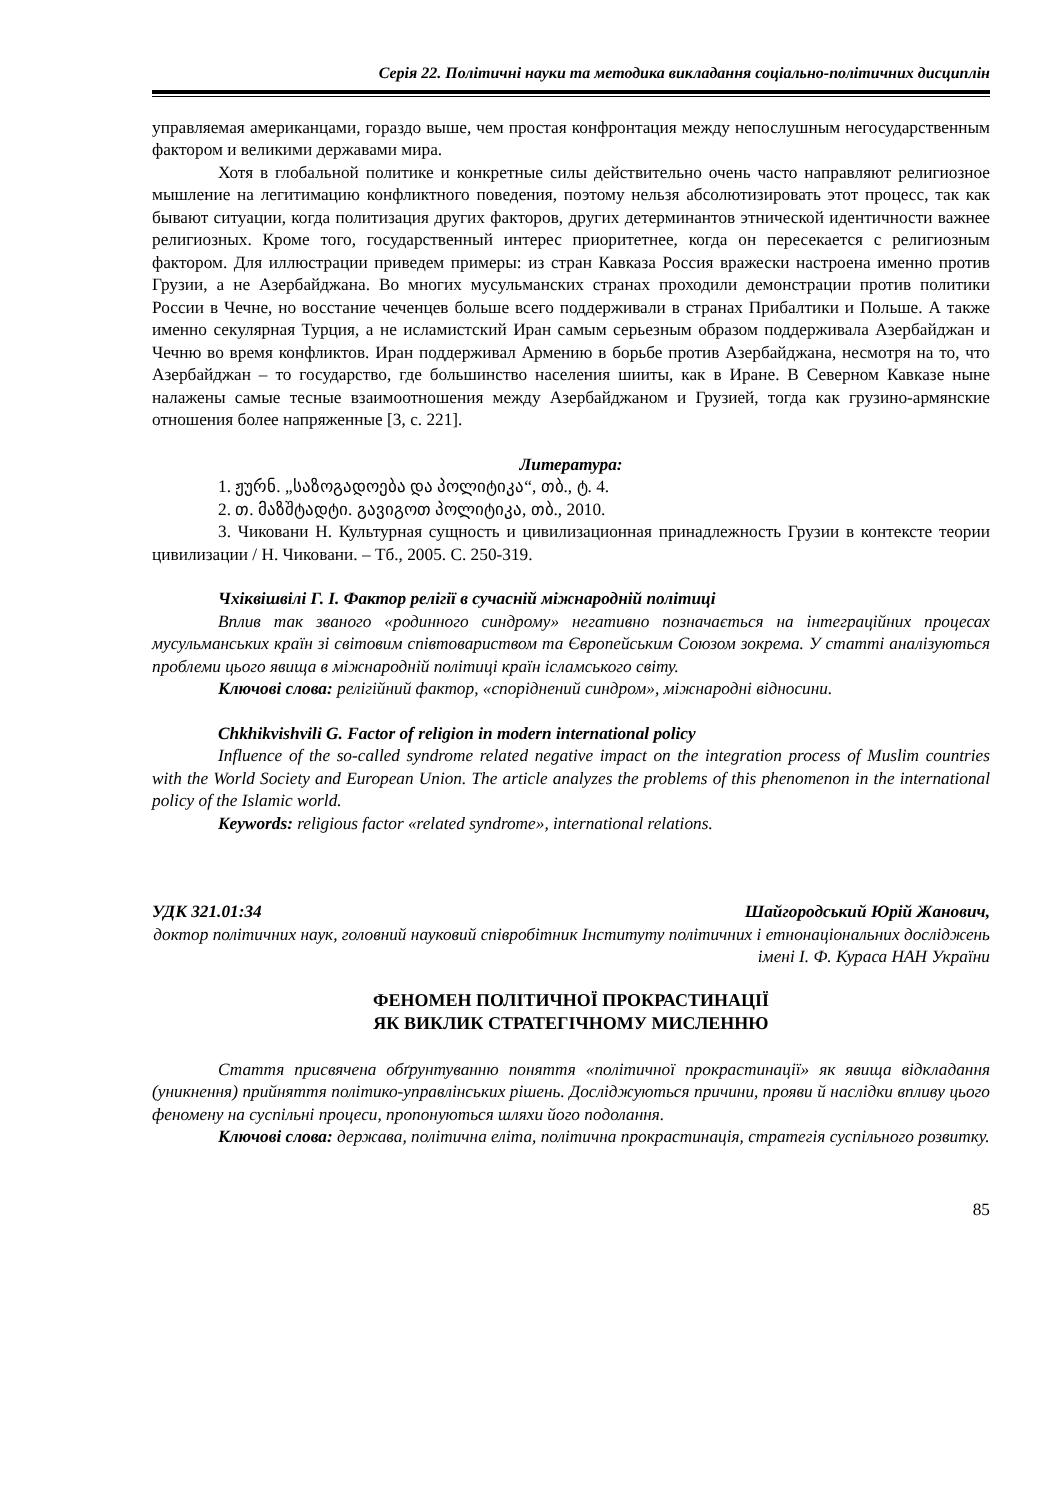Серія 22. Політичні науки та методика викладання соціально-політичних дисциплін
управляемая американцами, гораздо выше, чем простая конфронтация между непослушным негосударственным фактором и великими державами мира.
Хотя в глобальной политике и конкретные силы действительно очень часто направляют религиозное мышление на легитимацию конфликтного поведения, поэтому нельзя абсолютизировать этот процесс, так как бывают ситуации, когда политизация других факторов, других детерминантов этнической идентичности важнее религиозных. Кроме того, государственный интерес приоритетнее, когда он пересекается с религиозным фактором. Для иллюстрации приведем примеры: из стран Кавказа Россия вражески настроена именно против Грузии, а не Азербайджана. Во многих мусульманских странах проходили демонстрации против политики России в Чечне, но восстание чеченцев больше всего поддерживали в странах Прибалтики и Польше. А также именно секулярная Турция, а не исламистский Иран самым серьезным образом поддерживала Азербайджан и Чечню во время конфликтов. Иран поддерживал Армению в борьбе против Азербайджана, несмотря на то, что Азербайджан – то государство, где большинство населения шииты, как в Иране. В Северном Кавказе ныне налажены самые тесные взаимоотношения между Азербайджаном и Грузией, тогда как грузино-армянские отношения более напряженные [3, с. 221].
Литература:
1. ჟურნ. „საზოგადოება და პოლიტიკა“, თბ., ტ. 4.
2. თ. მაზშტადტი. გავიგოთ პოლიტიკა, თბ., 2010.
3. Чиковани Н. Культурная сущность и цивилизационная принадлежность Грузии в контексте теории цивилизации / Н. Чиковани. – Тб., 2005. С. 250-319.
Чхіквішвілі Г. І. Фактор релігії в сучасній міжнародній політиці
Вплив так званого «родинного синдрому» негативно позначається на інтеграційних процесах мусульманських країн зі світовим співтовариством та Європейським Союзом зокрема. У статті аналізуються проблеми цього явища в міжнародній політиці країн ісламського світу.
Ключові слова: релігійний фактор, «споріднений синдром», міжнародні відносини.
Chkhikvishvili G. Factor of religion in modern international policy
Influence of the so-called syndrome related negative impact on the integration process of Muslim countries with the World Society and European Union. The article analyzes the problems of this phenomenon in the international policy of the Islamic world.
Keywords: religious factor «related syndrome», international relations.
УДК 321.01:34 Шайгородський Юрій Жанович,
доктор політичних наук, головний науковий співробітник Інституту політичних і етнонаціональних досліджень імені І. Ф. Кураса НАН України
ФЕНОМЕН ПОЛІТИЧНОЇ ПРОКРАСТИНАЦІЇ
ЯК ВИКЛИК СТРАТЕГІЧНОМУ МИСЛЕННЮ
Стаття присвячена обґрунтуванню поняття «політичної прокрастинації» як явища відкладання (уникнення) прийняття політико-управлінських рішень. Досліджуються причини, прояви й наслідки впливу цього феномену на суспільні процеси, пропонуються шляхи його подолання.
Ключові слова: держава, політична еліта, політична прокрастинація, стратегія суспільного розвитку.
85